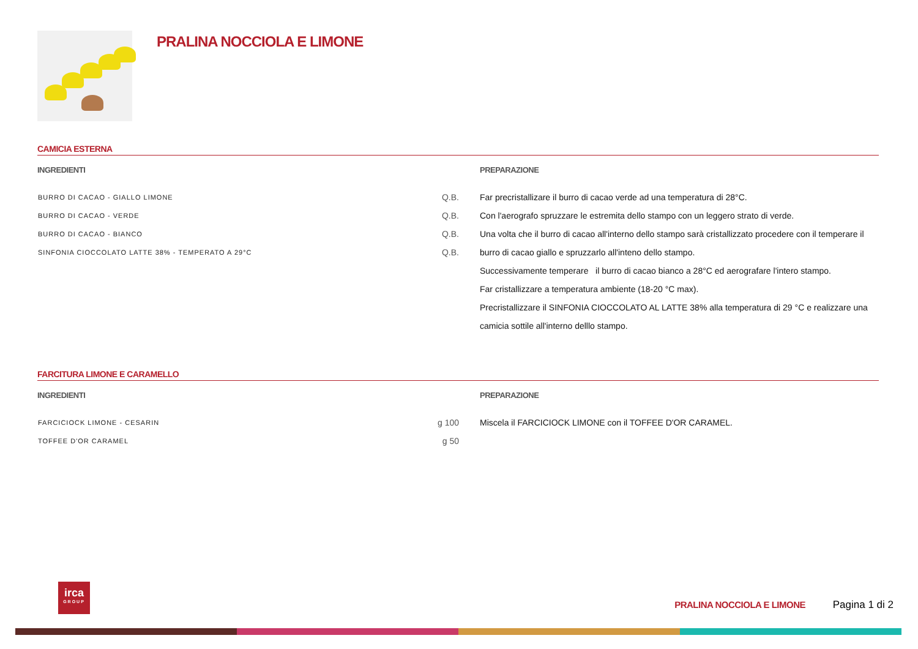PRALINA NOCCIOLA E LIMONE
CAMICIA ESTERNA
INGREDIENTI
| BURRO DI CACAO - GIALLO LIMONE | Q.B. |
| BURRO DI CACAO - VERDE | Q.B. |
| BURRO DI CACAO - BIANCO | Q.B. |
| SINFONIA CIOCCOLATO LATTE 38% - TEMPERATO A 29°C | Q.B. |
PREPARAZIONE
Far precristallizare il burro di cacao verde ad una temperatura di 28°C.
Con l'aerografo spruzzare le estremita dello stampo con un leggero strato di verde.
Una volta che il burro di cacao all'interno dello stampo sarà cristallizzato procedere con il temperare il burro di cacao giallo e spruzzarlo all'inteno dello stampo.
Successivamente temperare il burro di cacao bianco a 28°C ed aerografare l'intero stampo.
Far cristallizzare a temperatura ambiente (18-20 °C max).
Precristallizzare il SINFONIA CIOCCOLATO AL LATTE 38% alla temperatura di 29 °C e realizzare una camicia sottile all'interno delllo stampo.
FARCITURA LIMONE E CARAMELLO
INGREDIENTI
| FARCICIOCK LIMONE - CESARIN | g 100 |
| TOFFEE D'OR CARAMEL | g 50 |
PREPARAZIONE
Miscela il FARCICIOCK LIMONE con il TOFFEE D'OR CARAMEL.
irca
GROUP
PRALINA NOCCIOLA E LIMONE Pagina 1 di 2